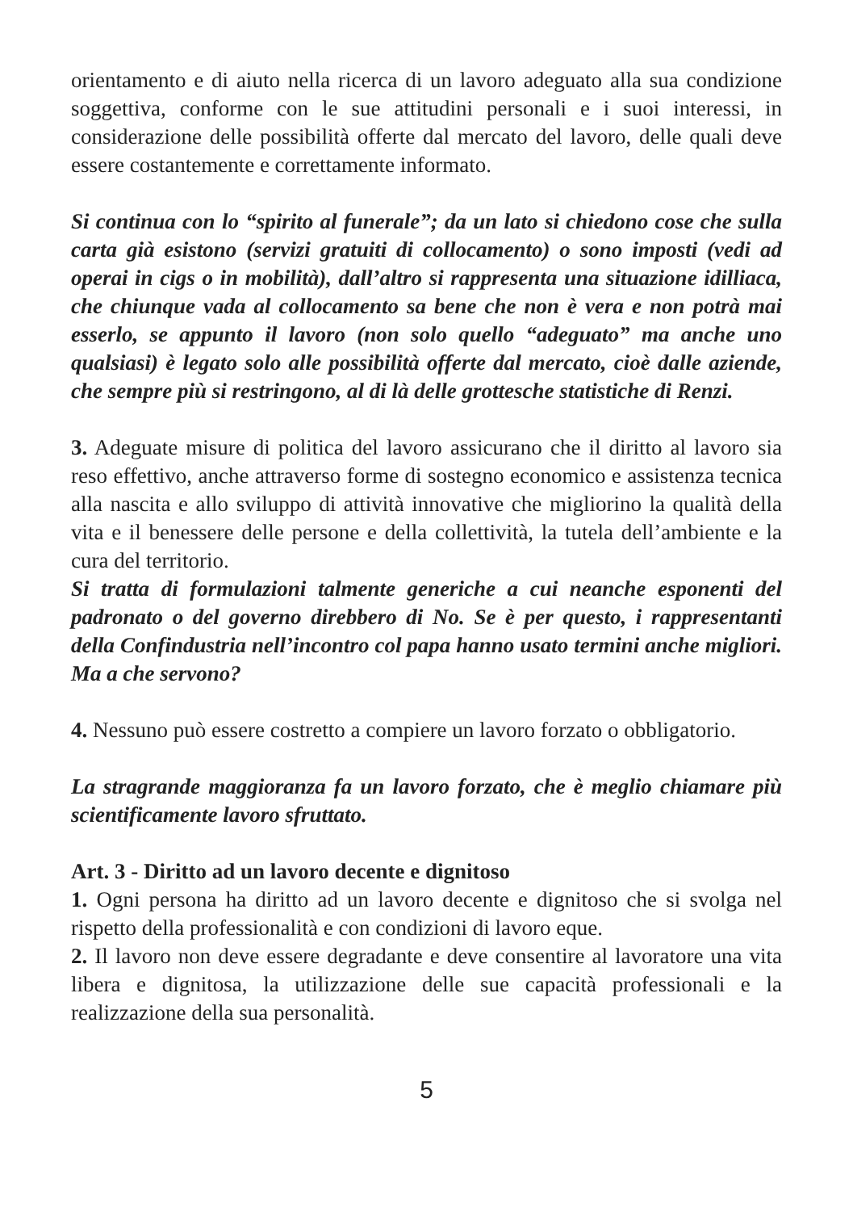orientamento e di aiuto nella ricerca di un lavoro adeguato alla sua condizione soggettiva, conforme con le sue attitudini personali e i suoi interessi, in considerazione delle possibilità offerte dal mercato del lavoro, delle quali deve essere costantemente e correttamente informato.
Si continua con lo “spirito al funerale”; da un lato si chiedono cose che sulla carta già esistono (servizi gratuiti di collocamento) o sono imposti (vedi ad operai in cigs o in mobilità), dall’altro si rappresenta una situazione idilliaca, che chiunque vada al collocamento sa bene che non è vera e non potrà mai esserlo, se appunto il lavoro (non solo quello “adeguato” ma anche uno qualsiasi) è legato solo alle possibilità offerte dal mercato, cioè dalle aziende, che sempre più si restringono, al di là delle grottesche statistiche di Renzi.
3. Adeguate misure di politica del lavoro assicurano che il diritto al lavoro sia reso effettivo, anche attraverso forme di sostegno economico e assistenza tecnica alla nascita e allo sviluppo di attività innovative che migliorino la qualità della vita e il benessere delle persone e della collettività, la tutela dell’ambiente e la cura del territorio.
Si tratta di formulazioni talmente generiche a cui neanche esponenti del padronato o del governo direbbero di No. Se è per questo, i rappresentanti della Confindustria nell’incontro col papa hanno usato termini anche migliori. Ma a che servono?
4. Nessuno può essere costretto a compiere un lavoro forzato o obbligatorio.
La stragrande maggioranza fa un lavoro forzato, che è meglio chiamare più scientificamente lavoro sfruttato.
Art. 3 - Diritto ad un lavoro decente e dignitoso
1. Ogni persona ha diritto ad un lavoro decente e dignitoso che si svolga nel rispetto della professionalità e con condizioni di lavoro eque.
2. Il lavoro non deve essere degradante e deve consentire al lavoratore una vita libera e dignitosa, la utilizzazione delle sue capacità professionali e la realizzazione della sua personalità.
5